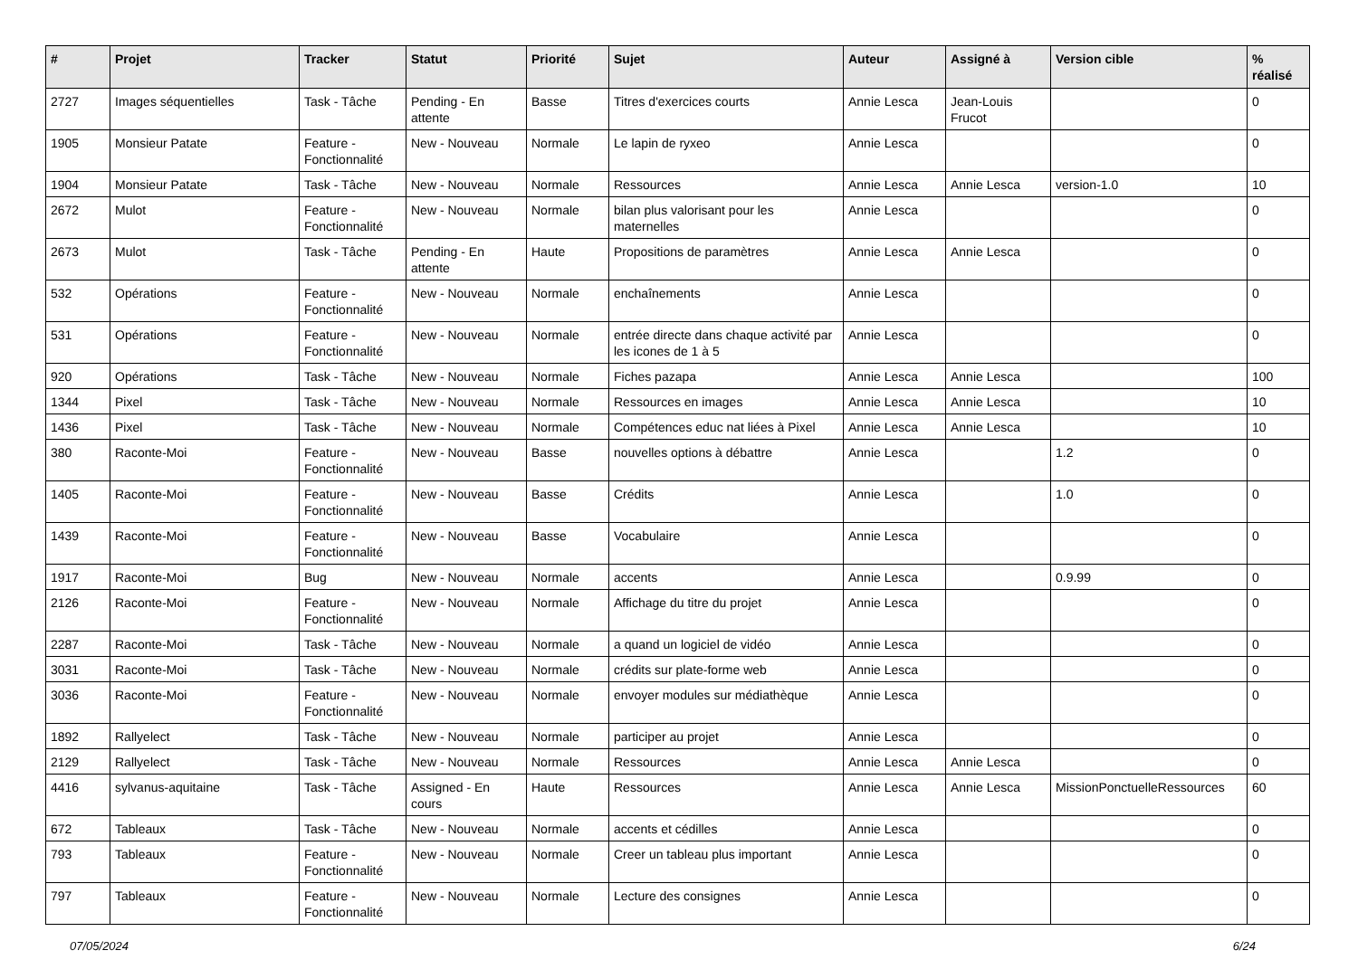| # | Projet | Tracker | Statut | Priorité | Sujet | Auteur | Assigné à | Version cible | % réalisé |
| --- | --- | --- | --- | --- | --- | --- | --- | --- | --- |
| 2727 | Images séquentielles | Task - Tâche | Pending - En attente | Basse | Titres d'exercices courts | Annie Lesca | Jean-Louis Frucot | | 0 |
| 1905 | Monsieur Patate | Feature - Fonctionnalité | New - Nouveau | Normale | Le lapin de ryxeo | Annie Lesca | | | 0 |
| 1904 | Monsieur Patate | Task - Tâche | New - Nouveau | Normale | Ressources | Annie Lesca | Annie Lesca | version-1.0 | 10 |
| 2672 | Mulot | Feature - Fonctionnalité | New - Nouveau | Normale | bilan plus valorisant pour les maternelles | Annie Lesca | | | 0 |
| 2673 | Mulot | Task - Tâche | Pending - En attente | Haute | Propositions de paramètres | Annie Lesca | Annie Lesca | | 0 |
| 532 | Opérations | Feature - Fonctionnalité | New - Nouveau | Normale | enchaînements | Annie Lesca | | | 0 |
| 531 | Opérations | Feature - Fonctionnalité | New - Nouveau | Normale | entrée directe dans chaque activité par les icones de 1 à 5 | Annie Lesca | | | 0 |
| 920 | Opérations | Task - Tâche | New - Nouveau | Normale | Fiches pazapa | Annie Lesca | Annie Lesca | | 100 |
| 1344 | Pixel | Task - Tâche | New - Nouveau | Normale | Ressources en images | Annie Lesca | Annie Lesca | | 10 |
| 1436 | Pixel | Task - Tâche | New - Nouveau | Normale | Compétences educ nat liées à Pixel | Annie Lesca | Annie Lesca | | 10 |
| 380 | Raconte-Moi | Feature - Fonctionnalité | New - Nouveau | Basse | nouvelles options à débattre | Annie Lesca | | 1.2 | 0 |
| 1405 | Raconte-Moi | Feature - Fonctionnalité | New - Nouveau | Basse | Crédits | Annie Lesca | | 1.0 | 0 |
| 1439 | Raconte-Moi | Feature - Fonctionnalité | New - Nouveau | Basse | Vocabulaire | Annie Lesca | | | 0 |
| 1917 | Raconte-Moi | Bug | New - Nouveau | Normale | accents | Annie Lesca | | 0.9.99 | 0 |
| 2126 | Raconte-Moi | Feature - Fonctionnalité | New - Nouveau | Normale | Affichage du titre du projet | Annie Lesca | | | 0 |
| 2287 | Raconte-Moi | Task - Tâche | New - Nouveau | Normale | a quand un logiciel de vidéo | Annie Lesca | | | 0 |
| 3031 | Raconte-Moi | Task - Tâche | New - Nouveau | Normale | crédits sur plate-forme web | Annie Lesca | | | 0 |
| 3036 | Raconte-Moi | Feature - Fonctionnalité | New - Nouveau | Normale | envoyer modules sur médiathèque | Annie Lesca | | | 0 |
| 1892 | Rallyelect | Task - Tâche | New - Nouveau | Normale | participer au projet | Annie Lesca | | | 0 |
| 2129 | Rallyelect | Task - Tâche | New - Nouveau | Normale | Ressources | Annie Lesca | Annie Lesca | | 0 |
| 4416 | sylvanus-aquitaine | Task - Tâche | Assigned - En cours | Haute | Ressources | Annie Lesca | Annie Lesca | MissionPonctuelleRessources | 60 |
| 672 | Tableaux | Task - Tâche | New - Nouveau | Normale | accents et cédilles | Annie Lesca | | | 0 |
| 793 | Tableaux | Feature - Fonctionnalité | New - Nouveau | Normale | Creer un tableau plus important | Annie Lesca | | | 0 |
| 797 | Tableaux | Feature - Fonctionnalité | New - Nouveau | Normale | Lecture des consignes | Annie Lesca | | | 0 |
07/05/2024 6/24